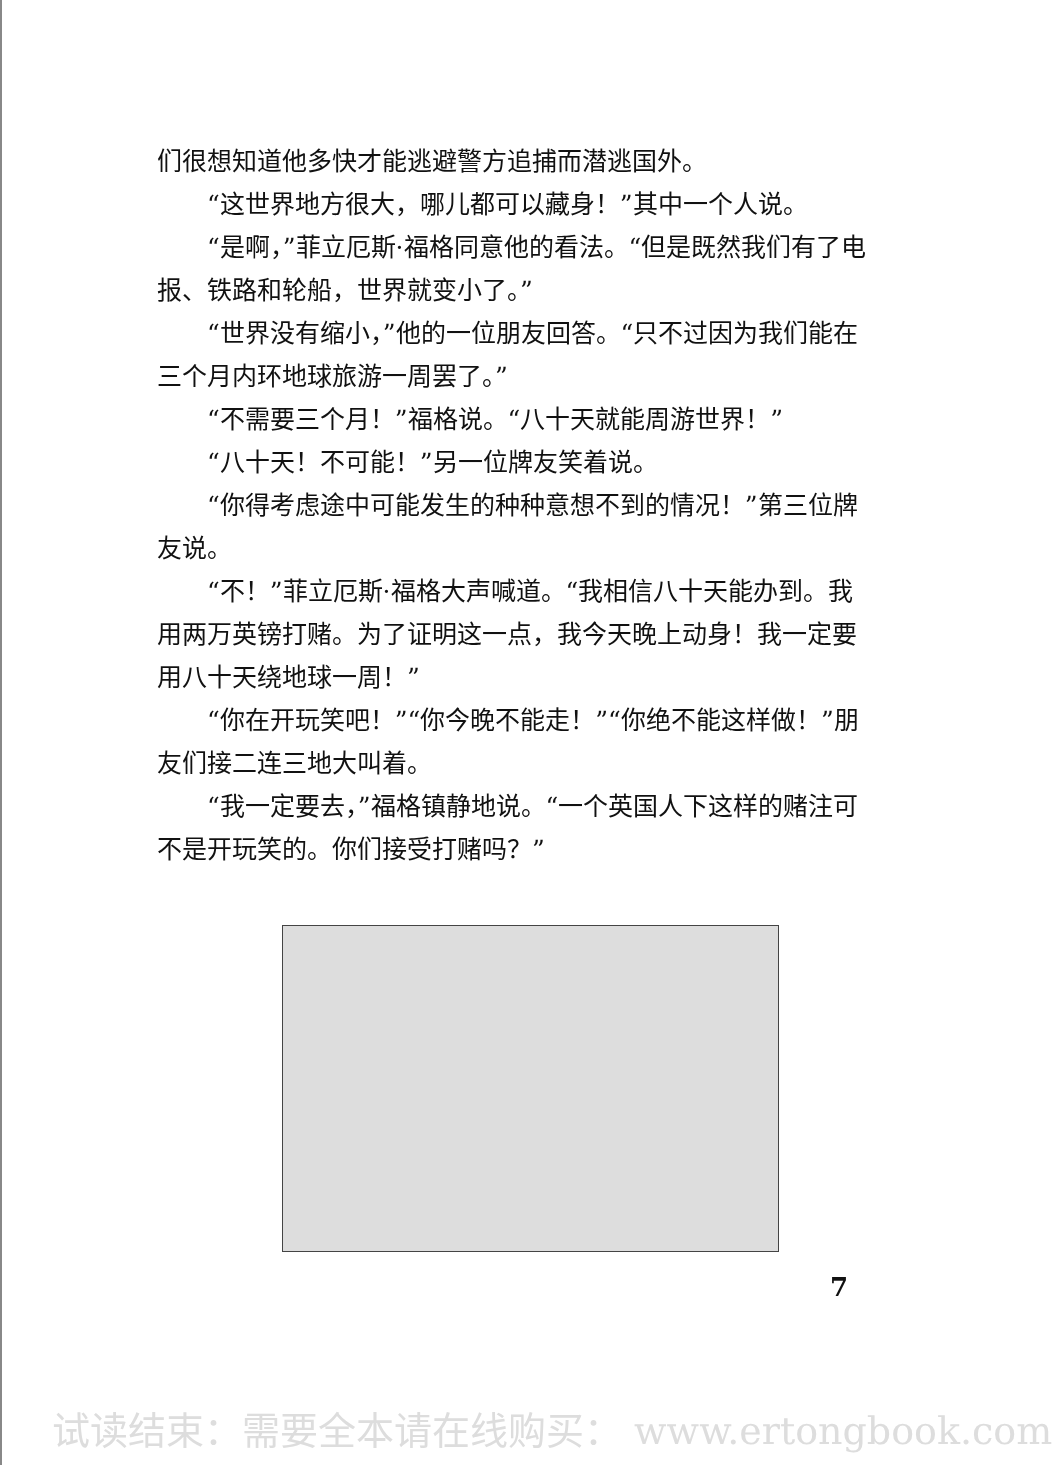们很想知道他多快才能逃避警方追捕而潜逃国外。
“这世界地方很大，哪儿都可以藏身！”其中一个人说。
“是啊，”菲立厄斯·福格同意他的看法。“但是既然我们有了电报、铁路和轮船，世界就变小了。”
“世界没有缩小，”他的一位朋友回答。“只不过因为我们能在三个月内环地球旅游一周罢了。”
“不需要三个月！”福格说。“八十天就能周游世界！”
“八十天！不可能！”另一位牌友笑着说。
“你得考虑途中可能发生的种种意想不到的情况！”第三位牌友说。
“不！”菲立厄斯·福格大声喊道。“我相信八十天能办到。我用两万英镑打赌。为了证明这一点，我今天晚上动身！我一定要用八十天绕地球一周！”
“你在开玩笑吧！”“你今晚不能走！”“你绝不能这样做！”朋友们接二连三地大叫着。
“我一定要去，”福格镇静地说。“一个英国人下这样的赌注可不是开玩笑的。你们接受打赌吗？”
7
试读结束：需要全本请在线购买： www.ertongbook.com